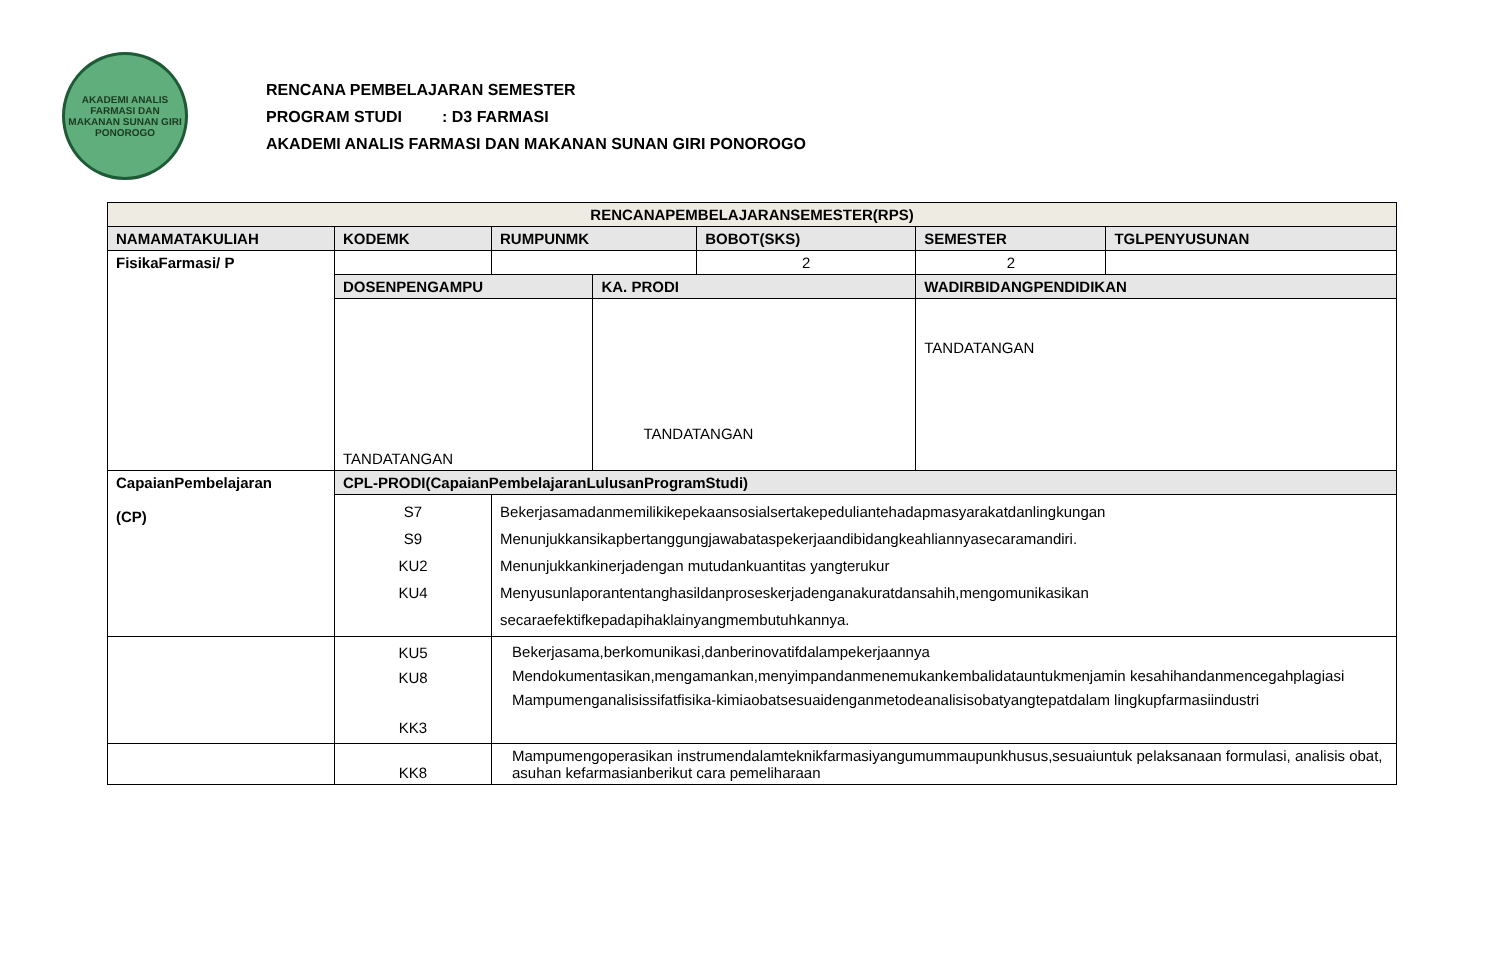AKADEMI ANALIS FARMASI DAN MAKANAN SUNAN GIRI
PONOROGO
RENCANA PEMBELAJARAN SEMESTER
PROGRAM STUDI : D3 FARMASI
AKADEMI ANALIS FARMASI DAN MAKANAN SUNAN GIRI PONOROGO
| RENCANAPEMBELAJARANSEMESTER(RPS) | | | | | | | |
| --- | --- | --- | --- | --- | --- | --- | --- |
| NAMAMATAKULIAH | | KODEMK | RUMPUNMK | | BOBOT(SKS) | SEMESTER | TGLPENYUSUNAN |
| FisikaFarmasi/ P | | | | | 2 | 2 | |
| | | DOSENPENGAMPU | | KA. PRODI | | WADIRBIDANGPENDIDIKAN | |
| | | TANDATANGAN | | TANDATANGAN | | TANDATANGAN | |
| CapaianPembelajaran (CP) | CPL-PRODI(CapaianPembelajaranLulusanProgramStudi) | | | | | | |
| | S7 S9 KU2 KU4 | | Bekerjasamadanmemilikikepekaansosialsertakepeduliantehadapmasyarakatdanlingkungan Menunjukkansikapbertanggungjawabataspekerjaandibidangkeahliannyasecaramandiri. Menunjukkankinerjadengan mutudankuantitas yangterukur Menyusunlaporantentanghasildanproseskerjadenganakuratdansahih,mengomunikasikan secaraefektifkepadapihaklainyangmembutuhkannya. | | | | |
| | KU5 KU8 KK3 | | Bekerjasama,berkomunikasi,danberinovatifdalampekerjaannya Mendokumentasikan,mengamankan,menyimpandanmenemukankembalidatauntukmenjamin kesahihandanmencegahplagiasi Mampumenganalisissifatfisika-kimiaobatsesuaidenganmetodeanalisisobatyangtepatdalam lingkupfarmasiindustri | | | | |
| | KK8 | | Mampumengoperasikan instrumendalamteknikfarmasiyangumummaupunkhusus,sesuaiuntuk pelaksanaan formulasi, analisis obat, asuhan kefarmasianberikut cara pemeliharaan | | | | |